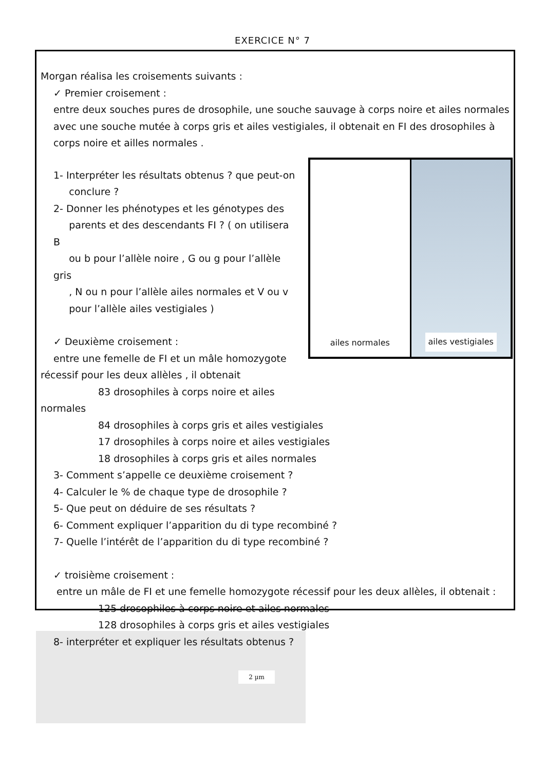EXERCICE N° 7
Morgan réalisa les croisements suivants :
✓ Premier croisement :
entre deux souches pures de drosophile, une souche sauvage à corps noire et ailes normales avec une souche mutée à corps gris et ailes vestigiales, il obtenait en FI des drosophiles à corps noire et ailles normales .
ailes normales ailes vestigiales
1- Interpréter les résultats obtenus ? que peut-on
conclure ?
2- Donner les phénotypes et les génotypes des
parents et des descendants FI ? ( on utilisera B
ou b pour l’allèle noire , G ou g pour l’allèle gris
, N ou n pour l’allèle ailes normales et V ou v
pour l’allèle ailes vestigiales )
✓ Deuxième croisement :
entre une femelle de FI et un mâle homozygote
récessif pour les deux allèles , il obtenait
83 drosophiles à corps noire et ailes
normales
84 drosophiles à corps gris et ailes vestigiales
17 drosophiles à corps noire et ailes vestigiales
18 drosophiles à corps gris et ailes normales
3- Comment s’appelle ce deuxième croisement ?
4- Calculer le % de chaque type de drosophile ?
5- Que peut on déduire de ses résultats ?
6- Comment expliquer l’apparition du di type recombiné ?
7- Quelle l’intérêt de l’apparition du di type recombiné ?
✓ troisième croisement :
entre un mâle de FI et une femelle homozygote récessif pour les deux allèles, il obtenait :
125 drosophiles à corps noire et ailes normales
128 drosophiles à corps gris et ailes vestigiales
8- interpréter et expliquer les résultats obtenus ?
2 µm